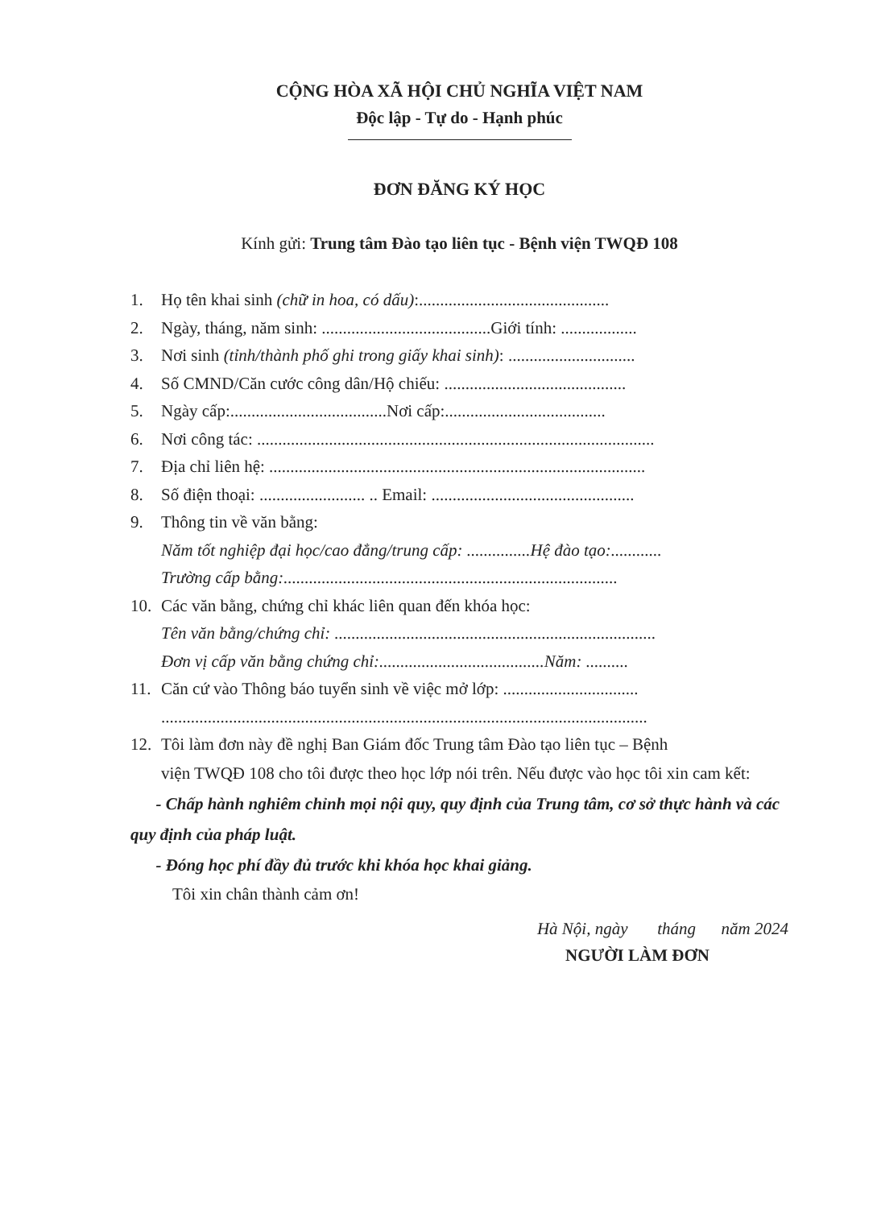CỘNG HÒA XÃ HỘI CHỦ NGHĨA VIỆT NAM
Độc lập - Tự do - Hạnh phúc
ĐƠN ĐĂNG KÝ HỌC
Kính gửi: Trung tâm Đào tạo liên tục - Bệnh viện TWQĐ 108
1. Họ tên khai sinh (chữ in hoa, có dấu):.............................................
2. Ngày, tháng, năm sinh: ........................................Giới tính: ..................
3. Nơi sinh (tỉnh/thành phố ghi trong giấy khai sinh): ..............................
4. Số CMND/Căn cước công dân/Hộ chiếu: ...........................................
5. Ngày cấp:.....................................Nơi cấp:......................................
6. Nơi công tác: ..............................................................................................
7. Địa chỉ liên hệ: .........................................................................................
8. Số điện thoại: ......................... .. Email: ................................................
9. Thông tin về văn bằng:
Năm tốt nghiệp đại học/cao đẳng/trung cấp: ...............Hệ đào tạo:............
Trường cấp bằng:...............................................................................
10. Các văn bằng, chứng chỉ khác liên quan đến khóa học:
Tên văn bằng/chứng chỉ: ............................................................................
Đơn vị cấp văn bằng chứng chỉ:.......................................Năm: ..........
11. Căn cứ vào Thông báo tuyển sinh về việc mở lớp: ................................
...................................................................................................................
12. Tôi làm đơn này đề nghị Ban Giám đốc Trung tâm Đào tạo liên tục – Bệnh
viện TWQĐ 108 cho tôi được theo học lớp nói trên. Nếu được vào học tôi xin cam kết:
- Chấp hành nghiêm chỉnh mọi nội quy, quy định của Trung tâm, cơ sở thực hành và các quy định của pháp luật.
- Đóng học phí đầy đủ trước khi khóa học khai giảng.
Tôi xin chân thành cảm ơn!
Hà Nội, ngày tháng năm 2024
NGƯỜI LÀM ĐƠN